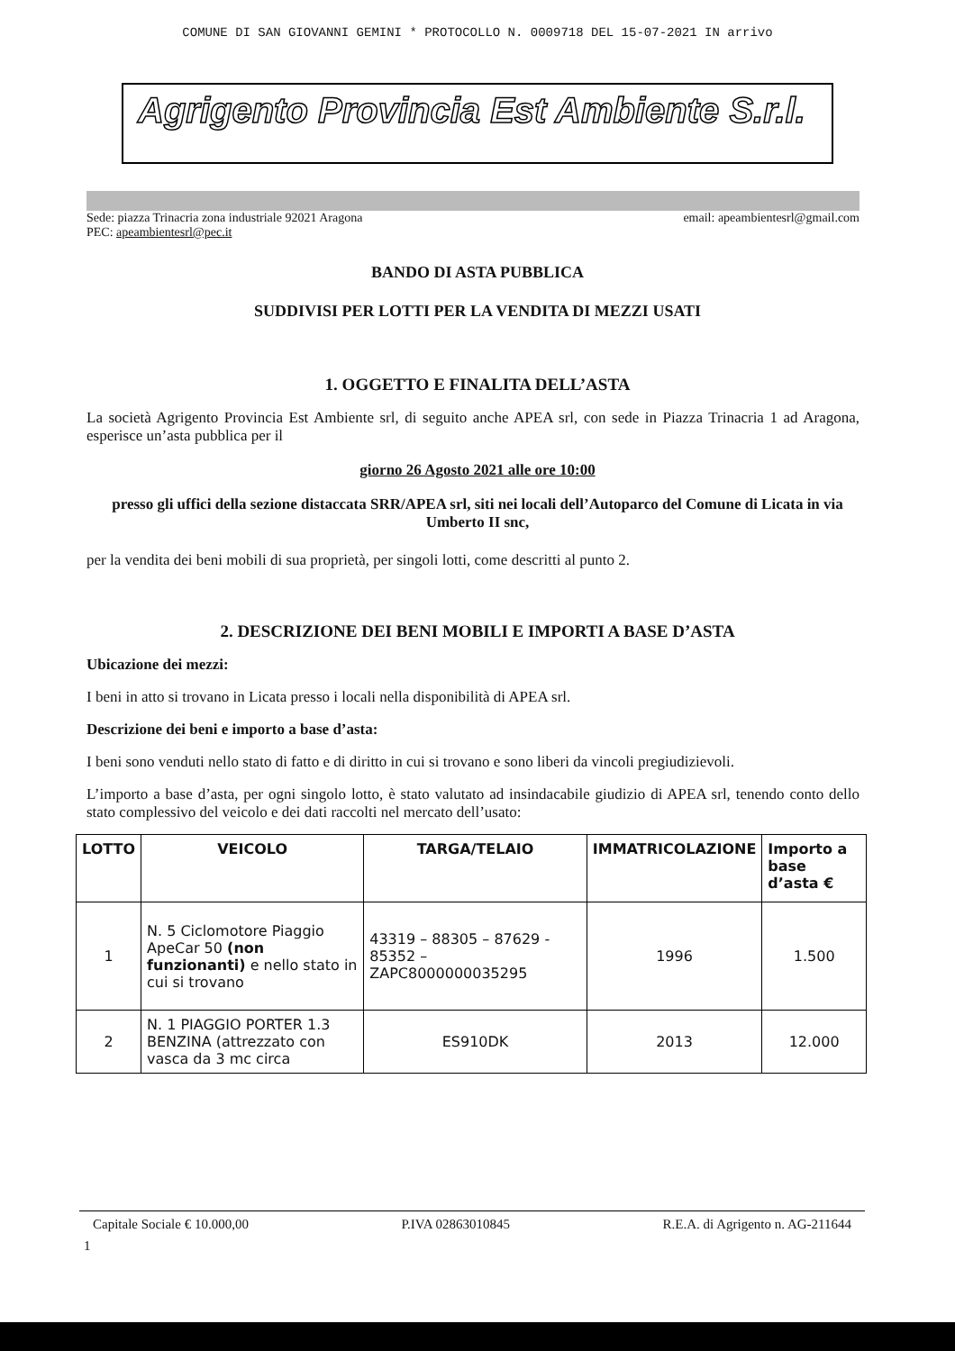COMUNE DI SAN GIOVANNI GEMINI * PROTOCOLLO N. 0009718 DEL 15-07-2021 IN arrivo
Agrigento Provincia Est Ambiente S.r.l.
Sede: piazza Trinacria zona industriale 92021 Aragona email: apeambientesrl@gmail.com
PEC: apeambientesrl@pec.it
BANDO DI ASTA PUBBLICA
SUDDIVISI PER LOTTI PER LA VENDITA DI MEZZI USATI
1. OGGETTO E FINALITA DELL’ASTA
La società Agrigento Provincia Est Ambiente srl, di seguito anche APEA srl, con sede in Piazza Trinacria 1 ad Aragona, esperisce un’asta pubblica per il
giorno 26 Agosto 2021 alle ore 10:00
presso gli uffici della sezione distaccata SRR/APEA srl, siti nei locali dell’Autoparco del Comune di Licata in via Umberto II snc,
per la vendita dei beni mobili di sua proprietà, per singoli lotti, come descritti al punto 2.
2. DESCRIZIONE DEI BENI MOBILI E IMPORTI A BASE D’ASTA
Ubicazione dei mezzi:
I beni in atto si trovano in Licata presso i locali nella disponibilità di APEA srl.
Descrizione dei beni e importo a base d’asta:
I beni sono venduti nello stato di fatto e di diritto in cui si trovano e sono liberi da vincoli pregiudizievoli.
L’importo a base d’asta, per ogni singolo lotto, è stato valutato ad insindacabile giudizio di APEA srl, tenendo conto dello stato complessivo del veicolo e dei dati raccolti nel mercato dell’usato:
| LOTTO | VEICOLO | TARGA/TELAIO | IMMATRICOLAZIONE | Importo a base d’asta € |
| --- | --- | --- | --- | --- |
| 1 | N. 5 Ciclomotore Piaggio ApeCar 50 (non funzionanti) e nello stato in cui si trovano | 43319 – 88305 – 87629 - 85352 – ZAPC8000000035295 | 1996 | 1.500 |
| 2 | N. 1 PIAGGIO PORTER 1.3 BENZINA (attrezzato con vasca da 3 mc circa | ES910DK | 2013 | 12.000 |
Capitale Sociale € 10.000,00 P.IVA 02863010845 R.E.A. di Agrigento n. AG-211644
1